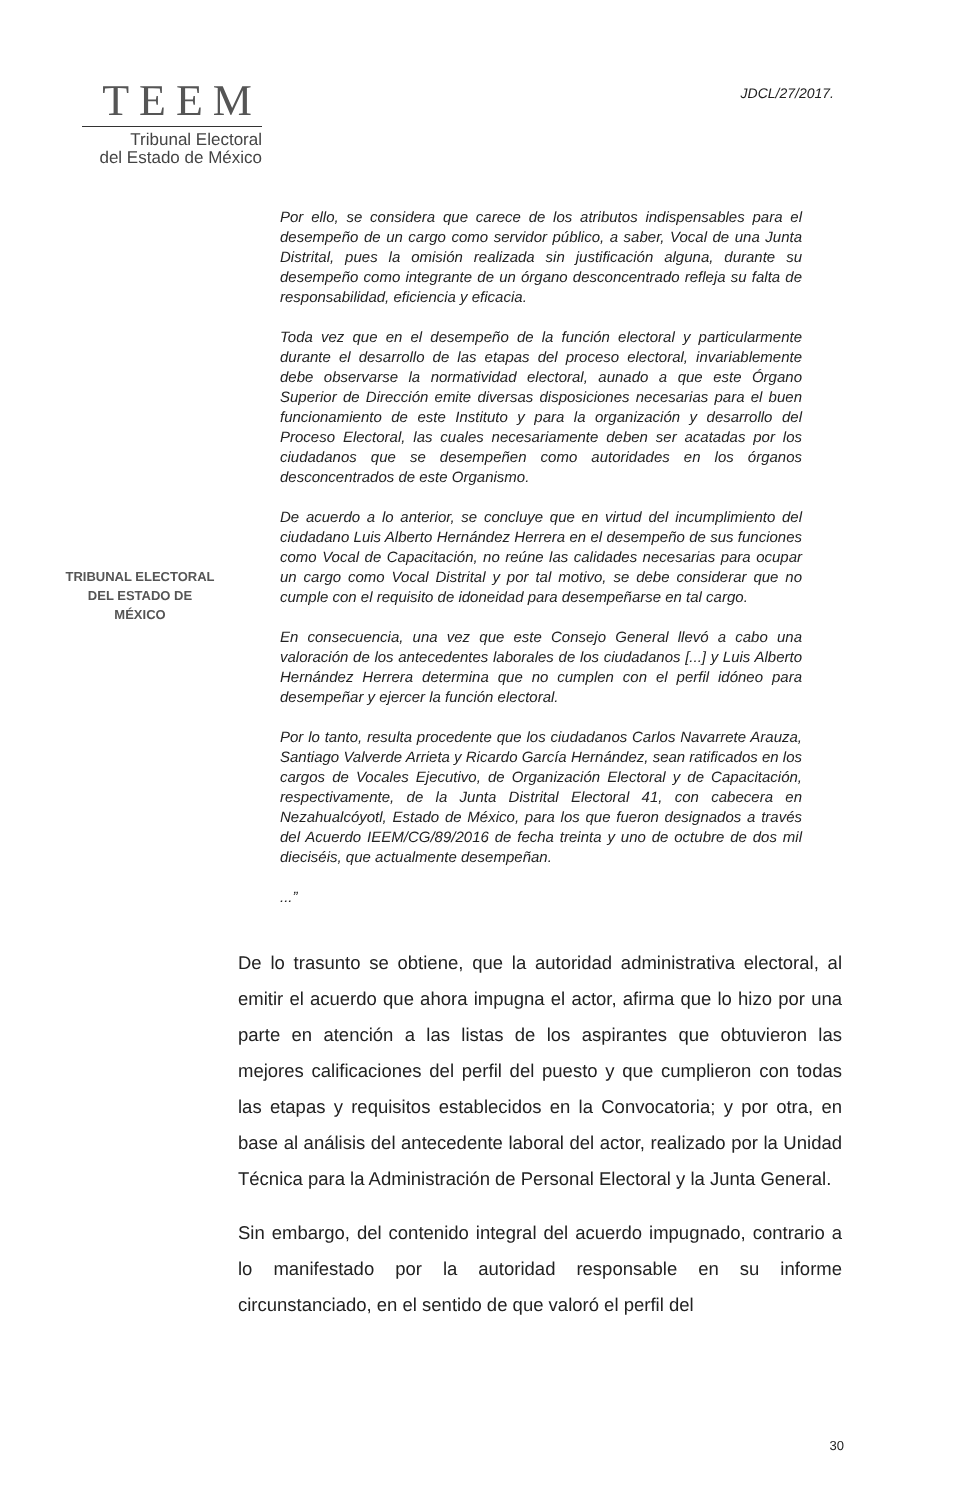TEEM
Tribunal Electoral
del Estado de México
JDCL/27/2017.
TRIBUNAL ELECTORAL
DEL ESTADO DE
MÉXICO
Por ello, se considera que carece de los atributos indispensables para el desempeño de un cargo como servidor público, a saber, Vocal de una Junta Distrital, pues la omisión realizada sin justificación alguna, durante su desempeño como integrante de un órgano desconcentrado refleja su falta de responsabilidad, eficiencia y eficacia.
Toda vez que en el desempeño de la función electoral y particularmente durante el desarrollo de las etapas del proceso electoral, invariablemente debe observarse la normatividad electoral, aunado a que este Órgano Superior de Dirección emite diversas disposiciones necesarias para el buen funcionamiento de este Instituto y para la organización y desarrollo del Proceso Electoral, las cuales necesariamente deben ser acatadas por los ciudadanos que se desempeñen como autoridades en los órganos desconcentrados de este Organismo.
De acuerdo a lo anterior, se concluye que en virtud del incumplimiento del ciudadano Luis Alberto Hernández Herrera en el desempeño de sus funciones como Vocal de Capacitación, no reúne las calidades necesarias para ocupar un cargo como Vocal Distrital y por tal motivo, se debe considerar que no cumple con el requisito de idoneidad para desempeñarse en tal cargo.
En consecuencia, una vez que este Consejo General llevó a cabo una valoración de los antecedentes laborales de los ciudadanos [...] y Luis Alberto Hernández Herrera determina que no cumplen con el perfil idóneo para desempeñar y ejercer la función electoral.
Por lo tanto, resulta procedente que los ciudadanos Carlos Navarrete Arauza, Santiago Valverde Arrieta y Ricardo García Hernández, sean ratificados en los cargos de Vocales Ejecutivo, de Organización Electoral y de Capacitación, respectivamente, de la Junta Distrital Electoral 41, con cabecera en Nezahualcóyotl, Estado de México, para los que fueron designados a través del Acuerdo IEEM/CG/89/2016 de fecha treinta y uno de octubre de dos mil dieciséis, que actualmente desempeñan.
...”
De lo trasunto se obtiene, que la autoridad administrativa electoral, al emitir el acuerdo que ahora impugna el actor, afirma que lo hizo por una parte en atención a las listas de los aspirantes que obtuvieron las mejores calificaciones del perfil del puesto y que cumplieron con todas las etapas y requisitos establecidos en la Convocatoria; y por otra, en base al análisis del antecedente laboral del actor, realizado por la Unidad Técnica para la Administración de Personal Electoral y la Junta General.
Sin embargo, del contenido integral del acuerdo impugnado, contrario a lo manifestado por la autoridad responsable en su informe circunstanciado, en el sentido de que valoró el perfil del
30